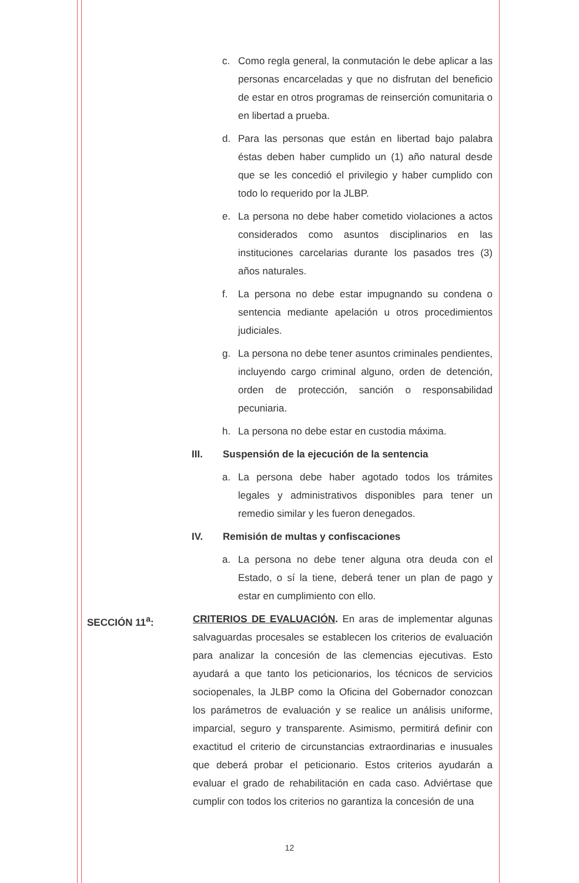c. Como regla general, la conmutación le debe aplicar a las personas encarceladas y que no disfrutan del beneficio de estar en otros programas de reinserción comunitaria o en libertad a prueba.
d. Para las personas que están en libertad bajo palabra éstas deben haber cumplido un (1) año natural desde que se les concedió el privilegio y haber cumplido con todo lo requerido por la JLBP.
e. La persona no debe haber cometido violaciones a actos considerados como asuntos disciplinarios en las instituciones carcelarias durante los pasados tres (3) años naturales.
f. La persona no debe estar impugnando su condena o sentencia mediante apelación u otros procedimientos judiciales.
g. La persona no debe tener asuntos criminales pendientes, incluyendo cargo criminal alguno, orden de detención, orden de protección, sanción o responsabilidad pecuniaria.
h. La persona no debe estar en custodia máxima.
III. Suspensión de la ejecución de la sentencia
a. La persona debe haber agotado todos los trámites legales y administrativos disponibles para tener un remedio similar y les fueron denegados.
IV. Remisión de multas y confiscaciones
a. La persona no debe tener alguna otra deuda con el Estado, o sí la tiene, deberá tener un plan de pago y estar en cumplimiento con ello.
SECCIÓN 11<sup>a</sup>: CRITERIOS DE EVALUACIÓN. En aras de implementar algunas salvaguardas procesales se establecen los criterios de evaluación para analizar la concesión de las clemencias ejecutivas. Esto ayudará a que tanto los peticionarios, los técnicos de servicios sociopenales, la JLBP como la Oficina del Gobernador conozcan los parámetros de evaluación y se realice un análisis uniforme, imparcial, seguro y transparente. Asimismo, permitirá definir con exactitud el criterio de circunstancias extraordinarias e inusuales que deberá probar el peticionario. Estos criterios ayudarán a evaluar el grado de rehabilitación en cada caso. Adviértase que cumplir con todos los criterios no garantiza la concesión de una
12